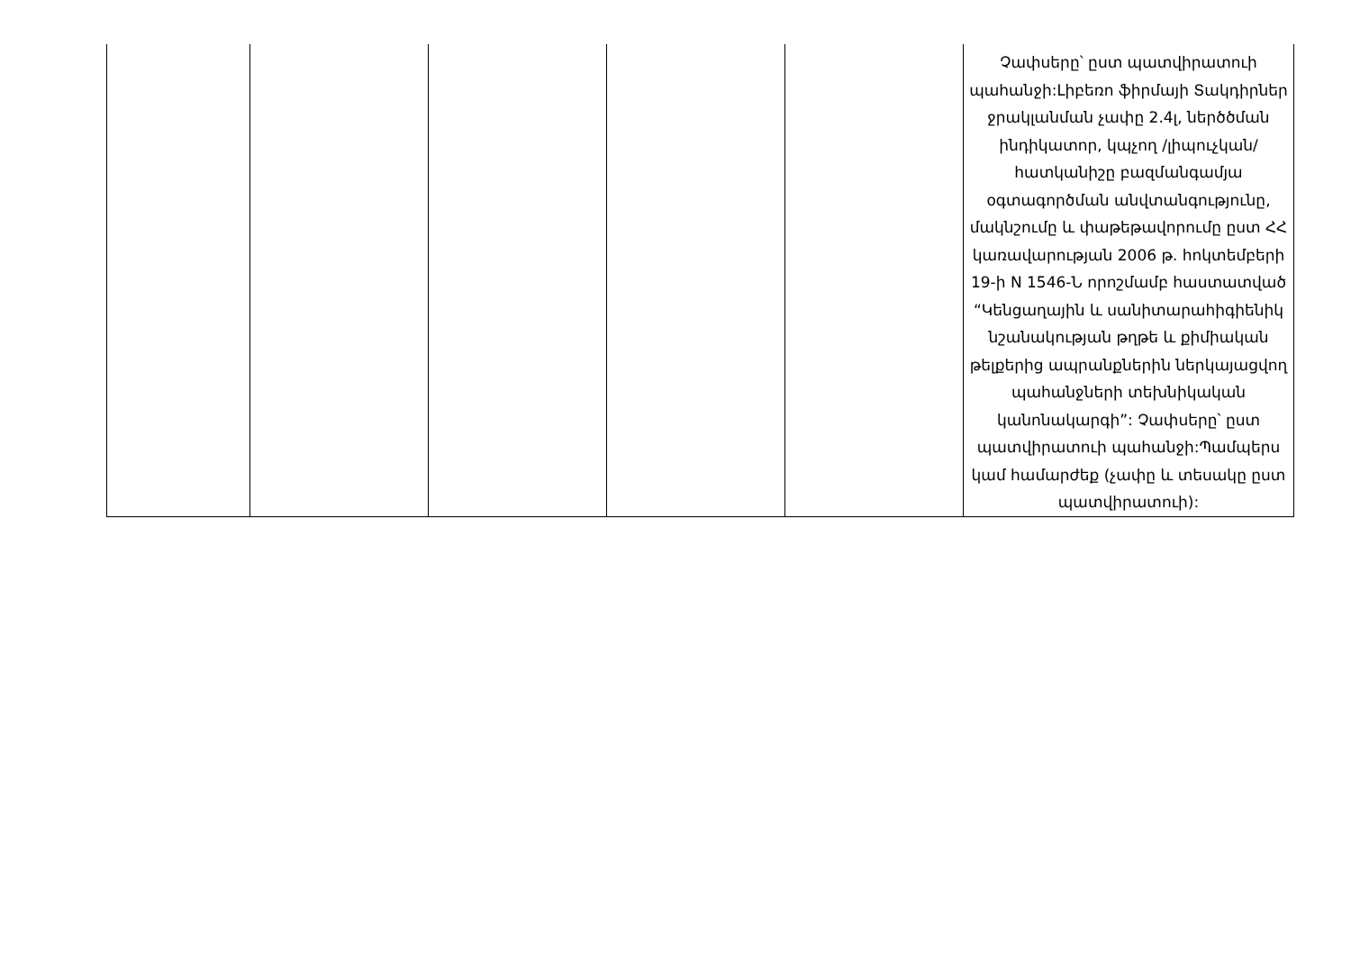| | | | | | Չափսերը՝ ըստ պատվիրատուի պահանջի:Լիբեռո ֆիրմայի Տակդիրներ ջրակլանման չափը 2.4լ, ներծծման ինդիկատոր, կպչող /լիպուչկան/ հատկանիշը բազմանգամյա օգտագործման անվտանգությունը, մակնշումը և փաթեթավորումը ըստ ՀՀ կառավարության 2006 թ. հոկտեմբերի 19-ի N 1546-Ն որոշմամբ հաստատված “Կենցաղային և սանիտարահիգիենիկ նշանակության թղթե և քիմիական թելքերից ապրանքներին ներկայացվող պահանջների տեխնիկական կանոնակարգի”: Չափսերը՝ ըստ պատվիրատուի պահանջի:Պամպերս կամ համարժեք (չափը և տեսակը ըստ պատվիրատուի): |